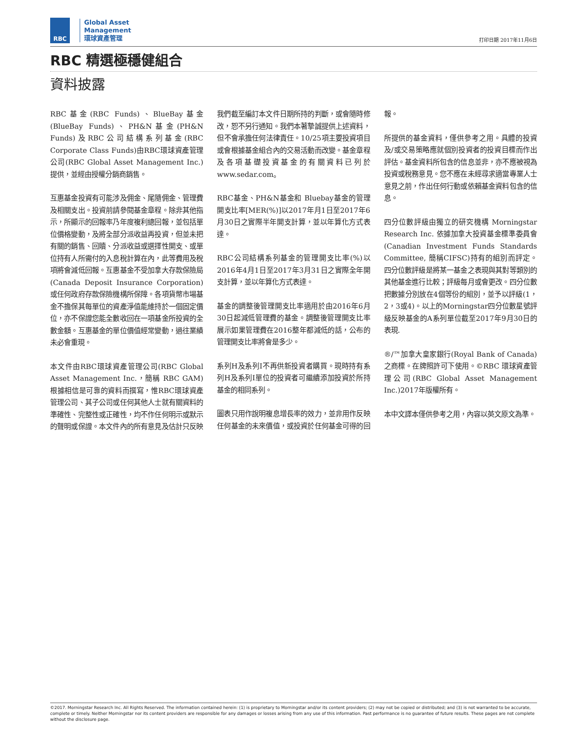RBC
Global Asset
Management
環球資產管理
打印日期 2017年11月6日
RBC 精選極穩健組合
資料披露
RBC基金(RBC Funds)、BlueBay基金(BlueBay Funds)、PH&N基金(PH&N Funds)及RBC公司結構系列基金(RBC Corporate Class Funds)由RBC環球資產管理公司(RBC Global Asset Management Inc.)提供，並經由授權分銷商銷售。
互惠基金投資有可能涉及佣金、尾隨佣金、管理費及相關支出。投資前請參閱基金章程。除非其他指示，所顯示的回報率乃年度複利總回報，並包括單位價格變動，及將全部分派收益再投資，但並未把有關的銷售、回贖、分派收益或選擇性開支、或單位持有人所需付的入息稅計算在內，此等費用及稅項將會減低回報。互惠基金不受加拿大存款保險局(Canada Deposit Insurance Corporation)或任何政府存款保險機構所保障。各項貨幣市場基金不擔保其每單位的資產淨值能維持於一個固定價位，亦不保證您能全數收回在一項基金所投資的全數金額。互惠基金的單位價值經常變動，過往業績未必會重現。
本文件由RBC環球資產管理公司(RBC Global Asset Management Inc.，簡稱 RBC GAM)根據相信是可靠的資料而撰寫，惟RBC環球資產管理公司、其子公司或任何其他人士就有關資料的準確性、完整性或正確性，均不作任何明示或默示的聲明或保證。本文件內的所有意見及估計只反映我們截至編訂本文件日期所持的判斷，或會隨時修改，恕不另行通知。我們本著摯誠提供上述資料，但不會承擔任何法律責任。10/25項主要投資項目或會根據基金組合內的交易活動而改變。基金章程及各項基礎投資基金的有關資料已列於www.sedar.com。
RBC基金、PH&N基金和 Bluebay基金的管理開支比率[MER(%)]以2017年月1日至2017年6月30日之實際半年開支計算，並以年算化方式表達。
RBC公司結構系列基金的管理開支比率(%)以2016年4月1日至2017年3月31日之實際全年開支計算，並以年算化方式表達。
基金的調整後管理開支比率適用於由2016年6月30日起減低管理費的基金。調整後管理開支比率展示如果管理費在2016整年都減低的話，公布的管理開支比率將會是多少。
系列H及系列I不再供新投資者購買。現時持有系列H及系列I單位的投資者可繼續添加投資於所持基金的相同系列。
圖表只用作說明複息增長率的效力，並非用作反映任何基金的未來價值，或投資於任何基金可得的回報。
所提供的基金資料，僅供參考之用。具體的投資及/或交易策略應就個別投資者的投資目標而作出評估。基金資料所包含的信息並非，亦不應被視為投資或稅務意見。您不應在未經尋求適當專業人士意見之前，作出任何行動或依賴基金資料包含的信息。
四分位數評級由獨立的研究機構 Morningstar Research Inc. 依據加拿大投資基金標準委員會(Canadian Investment Funds Standards Committee, 簡稱CIFSC)持有的組別而評定。四分位數評級是將某一基金之表現與其對等類別的其他基金進行比較；評級每月或會更改。四分位數把數據分別放在4個等份的組別，並予以評級(1，2，3或4)。以上的Morningstar四分位數星號評級反映基金的A系列單位截至2017年9月30日的表現.
®/™加拿大皇家銀行(Royal Bank of Canada)之商標。在牌照許可下使用。©RBC 環球資產管理公司(RBC Global Asset Management Inc.)2017年版權所有。
本中文譯本僅供參考之用，內容以英文原文為準。
©2017. Morningstar Research Inc. All Rights Reserved. The information contained herein: (1) is proprietary to Morningstar and/or its content providers; (2) may not be copied or distributed; and (3) is not warranted to be accurate, complete or timely. Neither Morningstar nor its content providers are responsible for any damages or losses arising from any use of this information. Past performance is no guarantee of future results. These pages are not complete without the disclosure page.